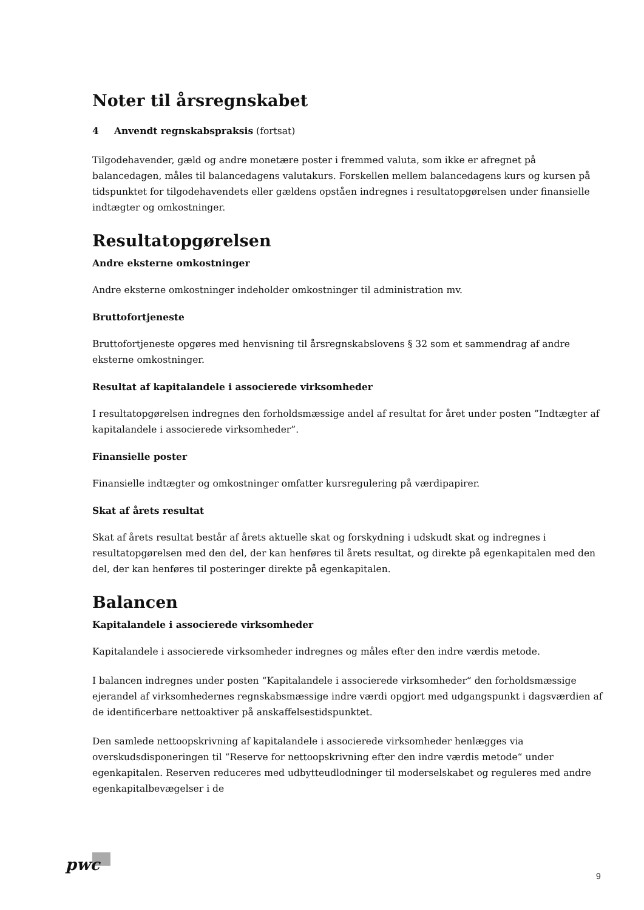Noter til årsregnskabet
4 Anvendt regnskabspraksis (fortsat)
Tilgodehavender, gæld og andre monetære poster i fremmed valuta, som ikke er afregnet på balancedagen, måles til balancedagens valutakurs. Forskellen mellem balancedagens kurs og kursen på tidspunktet for tilgodehavendets eller gældens opståen indregnes i resultatopgørelsen under finansielle indtægter og omkostninger.
Resultatopgørelsen
Andre eksterne omkostninger
Andre eksterne omkostninger indeholder omkostninger til administration mv.
Bruttofortjeneste
Bruttofortjeneste opgøres med henvisning til årsregnskabslovens § 32 som et sammendrag af andre eksterne omkostninger.
Resultat af kapitalandele i associerede virksomheder
I resultatopgørelsen indregnes den forholdsmæssige andel af resultat for året under posten ”Indtægter af kapitalandele i associerede virksomheder”.
Finansielle poster
Finansielle indtægter og omkostninger omfatter kursregulering på værdipapirer.
Skat af årets resultat
Skat af årets resultat består af årets aktuelle skat og forskydning i udskudt skat og indregnes i resultatopgørelsen med den del, der kan henføres til årets resultat, og direkte på egenkapitalen med den del, der kan henføres til posteringer direkte på egenkapitalen.
Balancen
Kapitalandele i associerede virksomheder
Kapitalandele i associerede virksomheder indregnes og måles efter den indre værdis metode.
I balancen indregnes under posten “Kapitalandele i associerede virksomheder“ den forholdsmæssige ejerandel af virksomhedernes regnskabsmæssige indre værdi opgjort med udgangspunkt i dagsværdien af de identificerbare nettoaktiver på anskaffelsestidspunktet.
Den samlede nettoopskrivning af kapitalandele i associerede virksomheder henlægges via overskudsdisponeringen til “Reserve for nettoopskrivning efter den indre værdis metode“ under egenkapitalen. Reserven reduceres med udbytteudlodninger til moderselskabet og reguleres med andre egenkapitalbevægelser i de
pwc
9